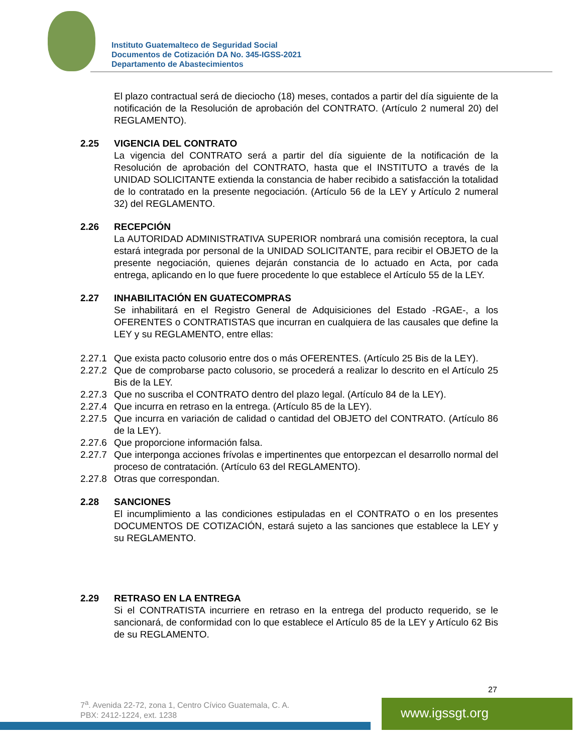Instituto Guatemalteco de Seguridad Social
Documentos de Cotización DA No. 345-IGSS-2021
Departamento de Abastecimientos
El plazo contractual será de dieciocho (18) meses, contados a partir del día siguiente de la notificación de la Resolución de aprobación del CONTRATO. (Artículo 2 numeral 20) del REGLAMENTO).
2.25 VIGENCIA DEL CONTRATO
La vigencia del CONTRATO será a partir del día siguiente de la notificación de la Resolución de aprobación del CONTRATO, hasta que el INSTITUTO a través de la UNIDAD SOLICITANTE extienda la constancia de haber recibido a satisfacción la totalidad de lo contratado en la presente negociación. (Artículo 56 de la LEY y Artículo 2 numeral 32) del REGLAMENTO.
2.26 RECEPCIÓN
La AUTORIDAD ADMINISTRATIVA SUPERIOR nombrará una comisión receptora, la cual estará integrada por personal de la UNIDAD SOLICITANTE, para recibir el OBJETO de la presente negociación, quienes dejarán constancia de lo actuado en Acta, por cada entrega, aplicando en lo que fuere procedente lo que establece el Artículo 55 de la LEY.
2.27 INHABILITACIÓN EN GUATECOMPRAS
Se inhabilitará en el Registro General de Adquisiciones del Estado -RGAE-, a los OFERENTES o CONTRATISTAS que incurran en cualquiera de las causales que define la LEY y su REGLAMENTO, entre ellas:
2.27.1
Que exista pacto colusorio entre dos o más OFERENTES. (Artículo 25 Bis de la LEY).
2.27.2
Que de comprobarse pacto colusorio, se procederá a realizar lo descrito en el Artículo 25 Bis de la LEY.
2.27.3
Que no suscriba el CONTRATO dentro del plazo legal. (Artículo 84 de la LEY).
2.27.4
Que incurra en retraso en la entrega. (Artículo 85 de la LEY).
2.27.5
Que incurra en variación de calidad o cantidad del OBJETO del CONTRATO. (Artículo 86 de la LEY).
2.27.6
Que proporcione información falsa.
2.27.7
Que interponga acciones frívolas e impertinentes que entorpezcan el desarrollo normal del proceso de contratación. (Artículo 63 del REGLAMENTO).
2.27.8
Otras que correspondan.
2.28 SANCIONES
El incumplimiento a las condiciones estipuladas en el CONTRATO o en los presentes DOCUMENTOS DE COTIZACIÓN, estará sujeto a las sanciones que establece la LEY y su REGLAMENTO.
2.29 RETRASO EN LA ENTREGA
Si el CONTRATISTA incurriere en retraso en la entrega del producto requerido, se le sancionará, de conformidad con lo que establece el Artículo 85 de la LEY y Artículo 62 Bis de su REGLAMENTO.
27
7<sup>a</sup>. Avenida 22-72, zona 1, Centro Cívico Guatemala, C. A.
PBX: 2412-1224, ext. 1238
www.igssgt.org